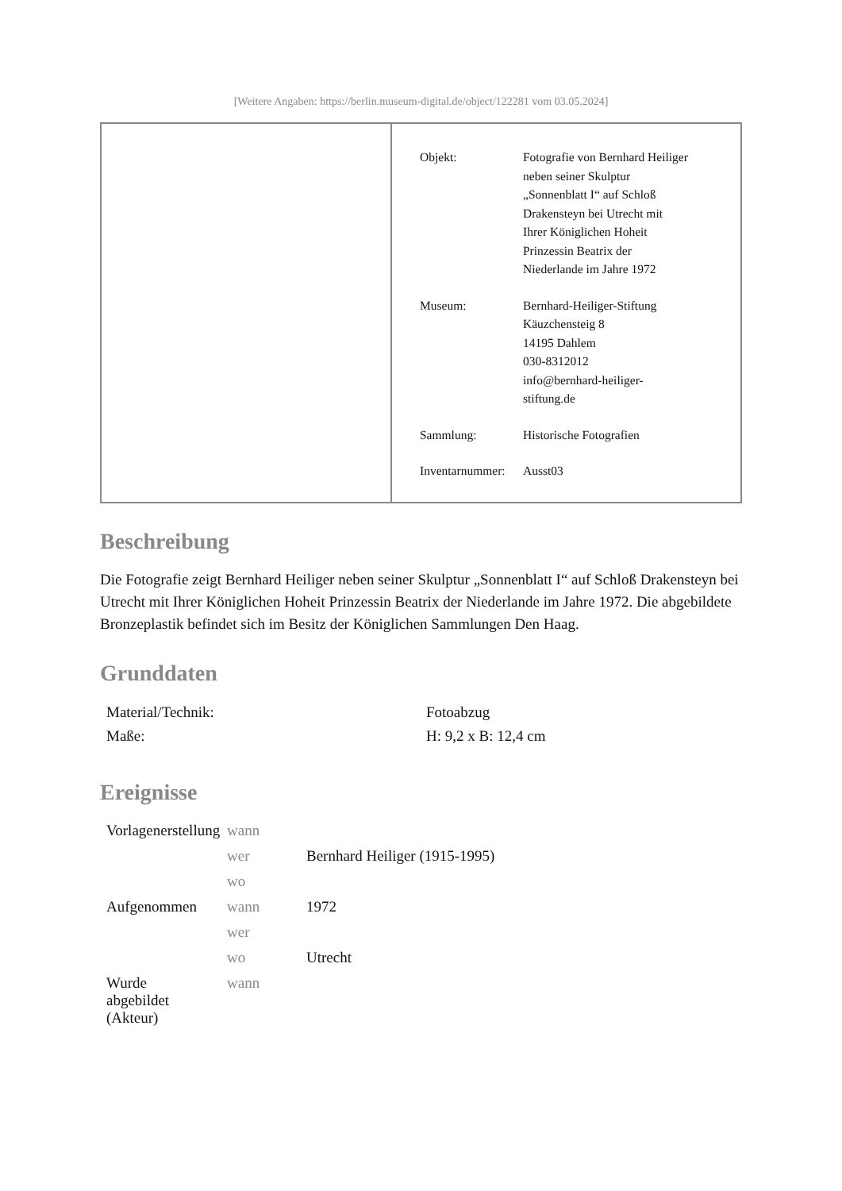[Weitere Angaben: https://berlin.museum-digital.de/object/122281 vom 03.05.2024]
| Objekt: | Fotografie von Bernhard Heiliger neben seiner Skulptur „Sonnenblatt I“ auf Schloß Drakensteyn bei Utrecht mit Ihrer Königlichen Hoheit Prinzessin Beatrix der Niederlande im Jahre 1972 |
| Museum: | Bernhard-Heiliger-Stiftung Käuzchensteig 8 14195 Dahlem 030-8312012 info@bernhard-heiliger- stiftung.de |
| Sammlung: | Historische Fotografien |
| Inventarnummer: | Ausst03 |
Beschreibung
Die Fotografie zeigt Bernhard Heiliger neben seiner Skulptur „Sonnenblatt I“ auf Schloß Drakensteyn bei Utrecht mit Ihrer Königlichen Hoheit Prinzessin Beatrix der Niederlande im Jahre 1972. Die abgebildete Bronzeplastik befindet sich im Besitz der Königlichen Sammlungen Den Haag.
Grunddaten
| Material/Technik: | Fotoabzug |
| Maße: | H: 9,2 x B: 12,4 cm |
Ereignisse
| Vorlagenerstellung | wann | |
| | wer | Bernhard Heiliger (1915-1995) |
| | wo | |
| Aufgenommen | wann | 1972 |
| | wer | |
| | wo | Utrecht |
| Wurde abgebildet (Akteur) | wann | |